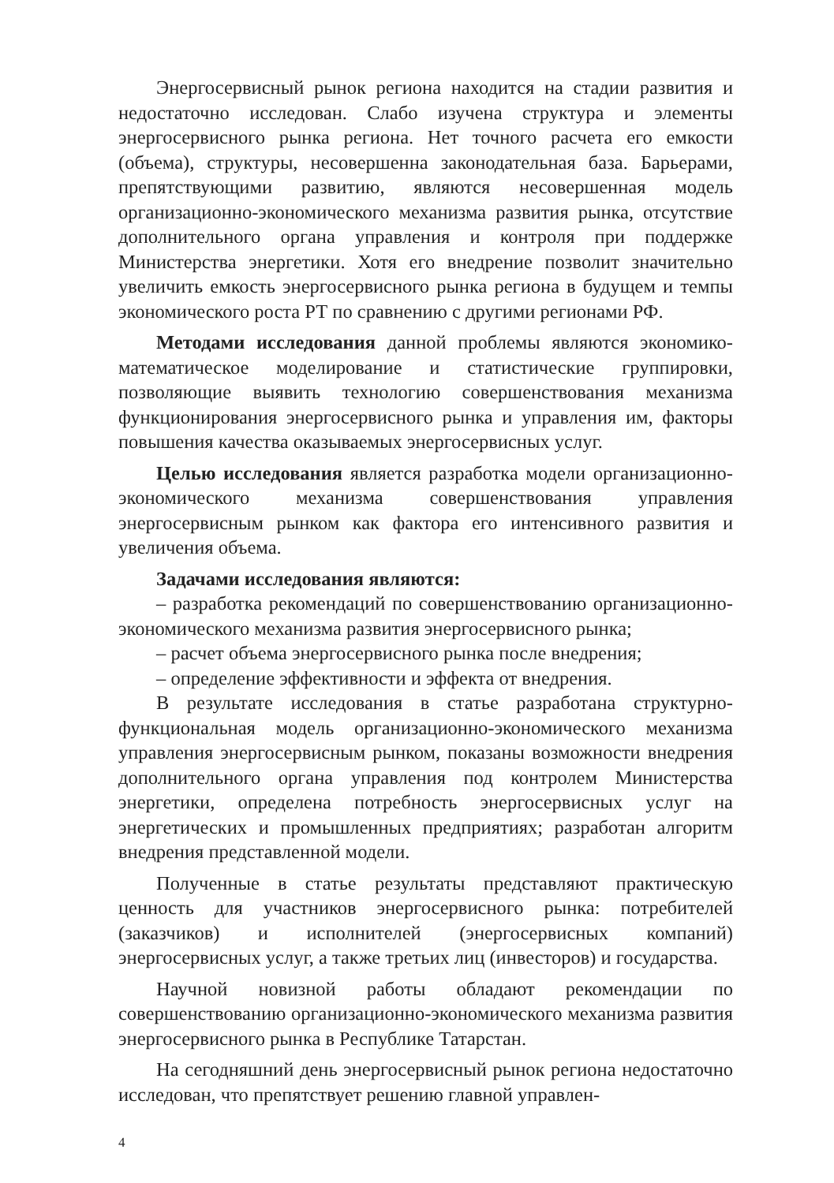Энергосервисный рынок региона находится на стадии развития и недостаточно исследован. Слабо изучена структура и элементы энергосервисного рынка региона. Нет точного расчета его емкости (объема), структуры, несовершенна законодательная база. Барьерами, препятствующими развитию, являются несовершенная модель организационно-экономического механизма развития рынка, отсутствие дополнительного органа управления и контроля при поддержке Министерства энергетики. Хотя его внедрение позволит значительно увеличить емкость энергосервисного рынка региона в будущем и темпы экономического роста РТ по сравнению с другими регионами РФ.
Методами исследования данной проблемы являются экономико-математическое моделирование и статистические группировки, позволяющие выявить технологию совершенствования механизма функционирования энергосервисного рынка и управления им, факторы повышения качества оказываемых энергосервисных услуг.
Целью исследования является разработка модели организационно-экономического механизма совершенствования управления энергосервисным рынком как фактора его интенсивного развития и увеличения объема.
Задачами исследования являются:
– разработка рекомендаций по совершенствованию организационно-экономического механизма развития энергосервисного рынка;
– расчет объема энергосервисного рынка после внедрения;
– определение эффективности и эффекта от внедрения.
В результате исследования в статье разработана структурно-функциональная модель организационно-экономического механизма управления энергосервисным рынком, показаны возможности внедрения дополнительного органа управления под контролем Министерства энергетики, определена потребность энергосервисных услуг на энергетических и промышленных предприятиях; разработан алгоритм внедрения представленной модели.
Полученные в статье результаты представляют практическую ценность для участников энергосервисного рынка: потребителей (заказчиков) и исполнителей (энергосервисных компаний) энергосервисных услуг, а также третьих лиц (инвесторов) и государства.
Научной новизной работы обладают рекомендации по совершенствованию организационно-экономического механизма развития энергосервисного рынка в Республике Татарстан.
На сегодняшний день энергосервисный рынок региона недостаточно исследован, что препятствует решению главной управлен-
4